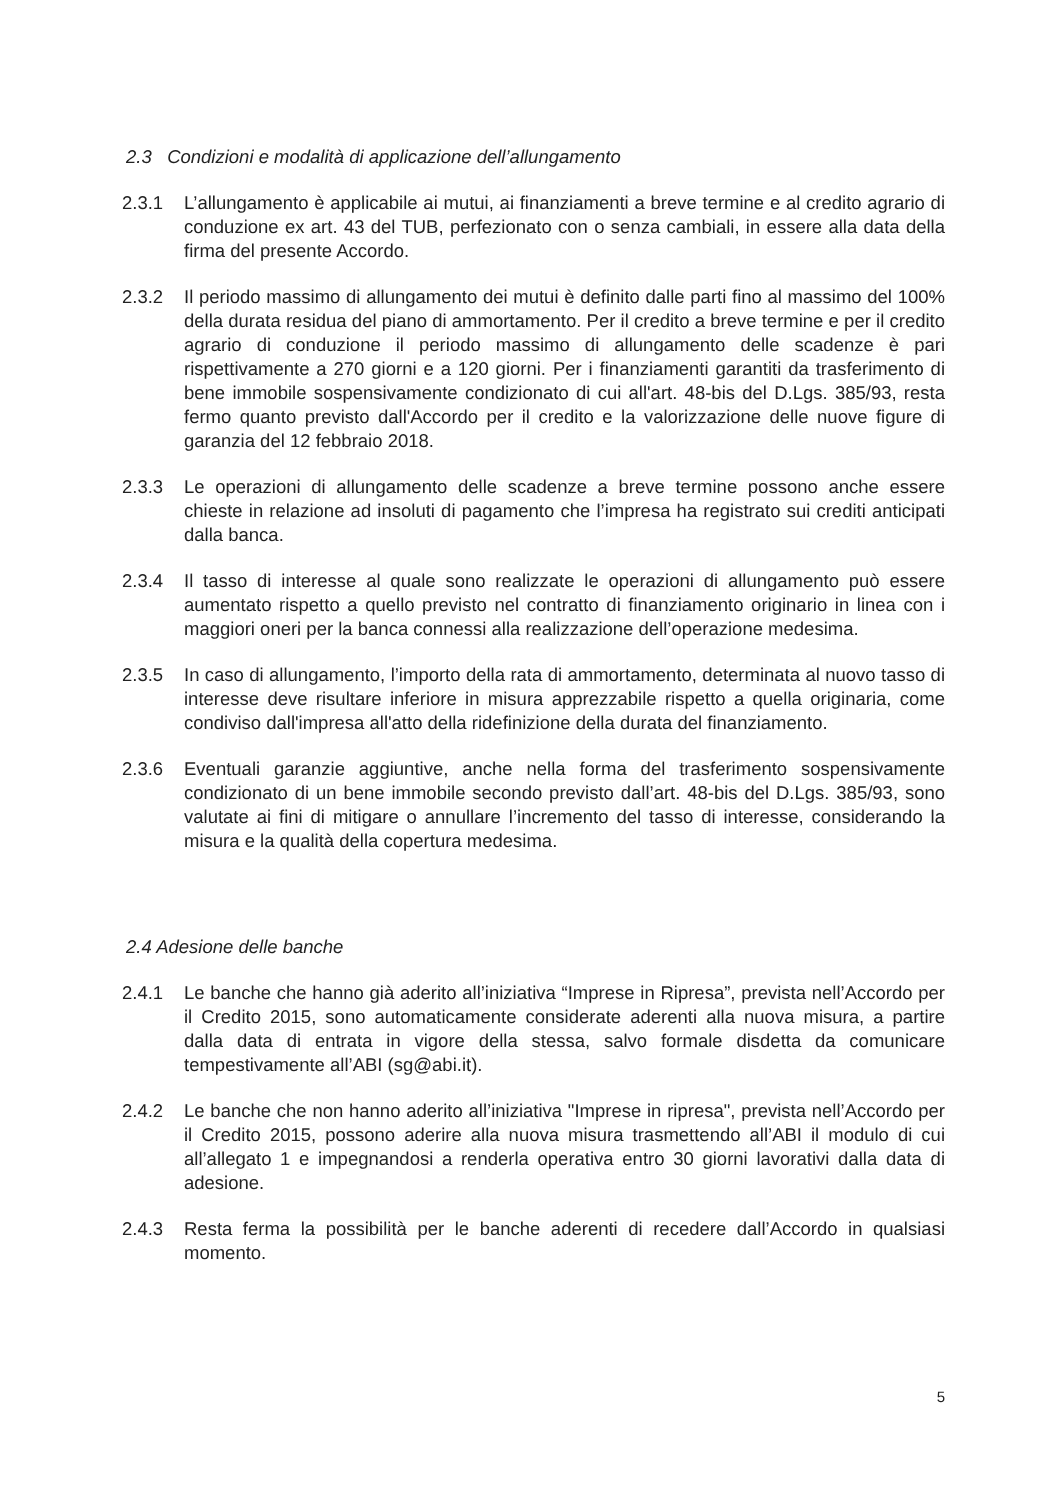2.3 Condizioni e modalità di applicazione dell’allungamento
2.3.1 L’allungamento è applicabile ai mutui, ai finanziamenti a breve termine e al credito agrario di conduzione ex art. 43 del TUB, perfezionato con o senza cambiali, in essere alla data della firma del presente Accordo.
2.3.2 Il periodo massimo di allungamento dei mutui è definito dalle parti fino al massimo del 100% della durata residua del piano di ammortamento. Per il credito a breve termine e per il credito agrario di conduzione il periodo massimo di allungamento delle scadenze è pari rispettivamente a 270 giorni e a 120 giorni. Per i finanziamenti garantiti da trasferimento di bene immobile sospensivamente condizionato di cui all'art. 48-bis del D.Lgs. 385/93, resta fermo quanto previsto dall'Accordo per il credito e la valorizzazione delle nuove figure di garanzia del 12 febbraio 2018.
2.3.3 Le operazioni di allungamento delle scadenze a breve termine possono anche essere chieste in relazione ad insoluti di pagamento che l’impresa ha registrato sui crediti anticipati dalla banca.
2.3.4 Il tasso di interesse al quale sono realizzate le operazioni di allungamento può essere aumentato rispetto a quello previsto nel contratto di finanziamento originario in linea con i maggiori oneri per la banca connessi alla realizzazione dell’operazione medesima.
2.3.5 In caso di allungamento, l’importo della rata di ammortamento, determinata al nuovo tasso di interesse deve risultare inferiore in misura apprezzabile rispetto a quella originaria, come condiviso dall'impresa all'atto della ridefinizione della durata del finanziamento.
2.3.6 Eventuali garanzie aggiuntive, anche nella forma del trasferimento sospensivamente condizionato di un bene immobile secondo previsto dall’art. 48-bis del D.Lgs. 385/93, sono valutate ai fini di mitigare o annullare l’incremento del tasso di interesse, considerando la misura e la qualità della copertura medesima.
2.4 Adesione delle banche
2.4.1 Le banche che hanno già aderito all’iniziativa “Imprese in Ripresa”, prevista nell’Accordo per il Credito 2015, sono automaticamente considerate aderenti alla nuova misura, a partire dalla data di entrata in vigore della stessa, salvo formale disdetta da comunicare tempestivamente all’ABI (sg@abi.it).
2.4.2 Le banche che non hanno aderito all’iniziativa "Imprese in ripresa", prevista nell’Accordo per il Credito 2015, possono aderire alla nuova misura trasmettendo all’ABI il modulo di cui all’allegato 1 e impegnandosi a renderla operativa entro 30 giorni lavorativi dalla data di adesione.
2.4.3 Resta ferma la possibilità per le banche aderenti di recedere dall’Accordo in qualsiasi momento.
5